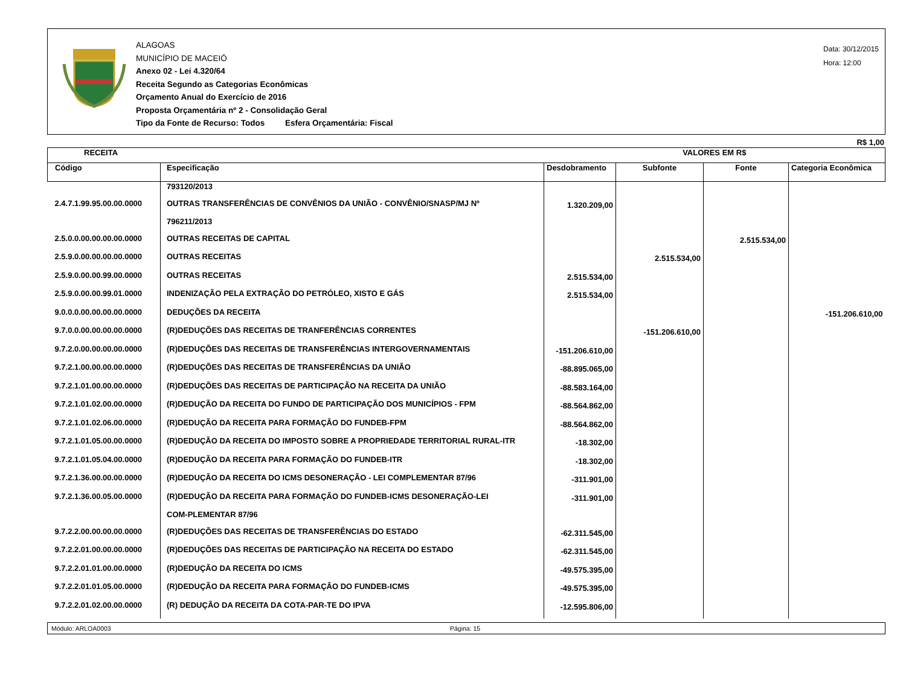ALAGOAS
MUNICÍPIO DE MACEIÓ
Anexo 02 - Lei 4.320/64
Receita Segundo as Categorias Econômicas
Orçamento Anual do Exercício de 2016
Proposta Orçamentária nº 2 - Consolidação Geral
Tipo da Fonte de Recurso: Todos Esfera Orçamentária: Fiscal
Data: 30/12/2015
Hora: 12:00
R$ 1,00
| RECEITA | | VALORES EM R$ | | | |
| --- | --- | --- | --- | --- | --- |
| Código | Especificação | Desdobramento | Subfonte | Fonte | Categoria Econômica |
| | 793120/2013 | | | | |
| 2.4.7.1.99.95.00.00.0000 | OUTRAS TRANSFERÊNCIAS DE CONVÊNIOS DA UNIÃO - CONVÊNIO/SNASP/MJ Nº | 1.320.209,00 | | | |
| | 796211/2013 | | | | |
| 2.5.0.0.00.00.00.00.0000 | OUTRAS RECEITAS DE CAPITAL | | | 2.515.534,00 | |
| 2.5.9.0.00.00.00.00.0000 | OUTRAS RECEITAS | | 2.515.534,00 | | |
| 2.5.9.0.00.00.99.00.0000 | OUTRAS RECEITAS | 2.515.534,00 | | | |
| 2.5.9.0.00.00.99.01.0000 | INDENIZAÇÃO PELA EXTRAÇÃO DO PETRÓLEO, XISTO E GÁS | 2.515.534,00 | | | |
| 9.0.0.0.00.00.00.00.0000 | DEDUÇÕES DA RECEITA | | | | -151.206.610,00 |
| 9.7.0.0.00.00.00.00.0000 | (R)DEDUÇÕES DAS RECEITAS DE TRANFERÊNCIAS CORRENTES | | -151.206.610,00 | | |
| 9.7.2.0.00.00.00.00.0000 | (R)DEDUÇÕES DAS RECEITAS DE TRANSFERÊNCIAS INTERGOVERNAMENTAIS | -151.206.610,00 | | | |
| 9.7.2.1.00.00.00.00.0000 | (R)DEDUÇÕES DAS RECEITAS DE TRANSFERÊNCIAS DA UNIÃO | -88.895.065,00 | | | |
| 9.7.2.1.01.00.00.00.0000 | (R)DEDUÇÕES DAS RECEITAS DE PARTICIPAÇÃO NA RECEITA DA UNIÃO | -88.583.164,00 | | | |
| 9.7.2.1.01.02.00.00.0000 | (R)DEDUÇÃO DA RECEITA DO FUNDO DE PARTICIPAÇÃO DOS MUNICÍPIOS - FPM | -88.564.862,00 | | | |
| 9.7.2.1.01.02.06.00.0000 | (R)DEDUÇÃO DA RECEITA PARA FORMAÇÃO DO FUNDEB-FPM | -88.564.862,00 | | | |
| 9.7.2.1.01.05.00.00.0000 | (R)DEDUÇÃO DA RECEITA DO IMPOSTO SOBRE A PROPRIEDADE TERRITORIAL RURAL-ITR | -18.302,00 | | | |
| 9.7.2.1.01.05.04.00.0000 | (R)DEDUÇÃO DA RECEITA PARA FORMAÇÃO DO FUNDEB-ITR | -18.302,00 | | | |
| 9.7.2.1.36.00.00.00.0000 | (R)DEDUÇÃO DA RECEITA DO ICMS DESONERAÇÃO - LEI COMPLEMENTAR 87/96 | -311.901,00 | | | |
| 9.7.2.1.36.00.05.00.0000 | (R)DEDUÇÃO DA RECEITA PARA FORMAÇÃO DO FUNDEB-ICMS DESONERAÇÃO-LEI | -311.901,00 | | | |
| | COM-PLEMENTAR 87/96 | | | | |
| 9.7.2.2.00.00.00.00.0000 | (R)DEDUÇÕES DAS RECEITAS DE TRANSFERÊNCIAS DO ESTADO | -62.311.545,00 | | | |
| 9.7.2.2.01.00.00.00.0000 | (R)DEDUÇÕES DAS RECEITAS DE PARTICIPAÇÃO NA RECEITA DO ESTADO | -62.311.545,00 | | | |
| 9.7.2.2.01.01.00.00.0000 | (R)DEDUÇÃO DA RECEITA DO ICMS | -49.575.395,00 | | | |
| 9.7.2.2.01.01.05.00.0000 | (R)DEDUÇÃO DA RECEITA PARA FORMAÇÃO DO FUNDEB-ICMS | -49.575.395,00 | | | |
| 9.7.2.2.01.02.00.00.0000 | (R) DEDUÇÃO DA RECEITA DA COTA-PAR-TE DO IPVA | -12.595.806,00 | | | |
Módulo: ARLOA0003 Página: 15